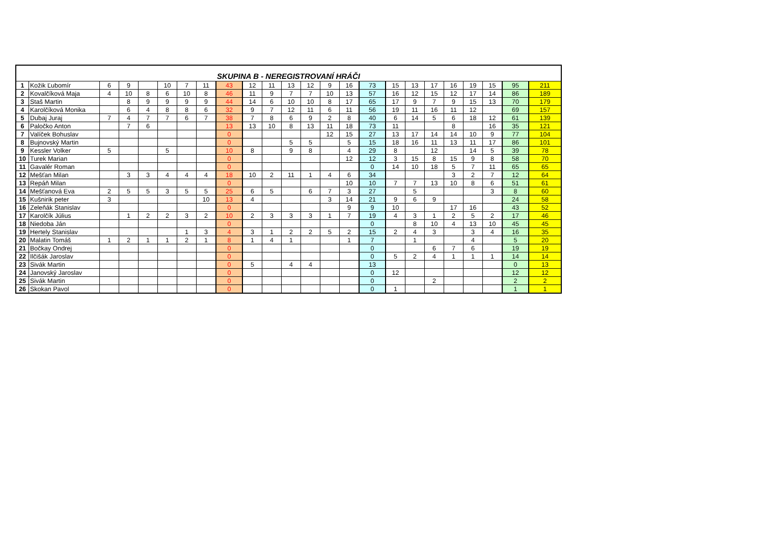| SKUPINA B - NEREGISTROVANÍ HRÁČI | | | | | | | | | | | | | | | | | | | | | | | |
| --- | --- | --- | --- | --- | --- | --- | --- | --- | --- | --- | --- | --- | --- | --- | --- | --- | --- | --- | --- | --- | --- | --- | --- |
| 1 | Kožik Ľubomír | 6 | 9 | | 10 | 7 | 11 | 43 | 12 | 11 | 13 | 12 | 9 | 16 | 73 | 15 | 13 | 17 | 16 | 19 | 15 | 95 | 211 |
| 2 | Kovalčíková Maja | 4 | 10 | 8 | 6 | 10 | 8 | 46 | 11 | 9 | 7 | 7 | 10 | 13 | 57 | 16 | 12 | 15 | 12 | 17 | 14 | 86 | 189 |
| 3 | Staš Martin | | 8 | 9 | 9 | 9 | 9 | 44 | 14 | 6 | 10 | 10 | 8 | 17 | 65 | 17 | 9 | 7 | 9 | 15 | 13 | 70 | 179 |
| 4 | Karolčíková Monika | | 6 | 4 | 8 | 8 | 6 | 32 | 9 | 7 | 12 | 11 | 6 | 11 | 56 | 19 | 11 | 16 | 11 | 12 | | 69 | 157 |
| 5 | Dubaj Juraj | 7 | 4 | 7 | 7 | 6 | 7 | 38 | 7 | 8 | 6 | 9 | 2 | 8 | 40 | 6 | 14 | 5 | 6 | 18 | 12 | 61 | 139 |
| 6 | Paločko Anton | | 7 | 6 | | | | 13 | 13 | 10 | 8 | 13 | 11 | 18 | 73 | 11 | | | 8 | | 16 | 35 | 121 |
| 7 | Valíček Bohuslav | | | | | | | 0 | | | | | 12 | 15 | 27 | 13 | 17 | 14 | 14 | 10 | 9 | 77 | 104 |
| 8 | Bujnovský Martin | | | | | | | 0 | | | 5 | 5 | | 5 | 15 | 18 | 16 | 11 | 13 | 11 | 17 | 86 | 101 |
| 9 | Kessler Volker | 5 | | | 5 | | | 10 | 8 | | 9 | 8 | | 4 | 29 | 8 | | 12 | | 14 | 5 | 39 | 78 |
| 10 | Turek Marian | | | | | | | 0 | | | | | | 12 | 12 | 3 | 15 | 8 | 15 | 9 | 8 | 58 | 70 |
| 11 | Gavalér Roman | | | | | | | 0 | | | | | | | 0 | 14 | 10 | 18 | 5 | 7 | 11 | 65 | 65 |
| 12 | Mešťan Milan | | 3 | 3 | 4 | 4 | 4 | 18 | 10 | 2 | 11 | 1 | 4 | 6 | 34 | | | | 3 | 2 | 7 | 12 | 64 |
| 13 | Repáň Milan | | | | | | | 0 | | | | | | 10 | 10 | 7 | 7 | 13 | 10 | 8 | 6 | 51 | 61 |
| 14 | Mešťanová Eva | 2 | 5 | 5 | 3 | 5 | 5 | 25 | 6 | 5 | | 6 | 7 | 3 | 27 | | 5 | | | | 3 | 8 | 60 |
| 15 | Kušnirik peter | 3 | | | | | 10 | 13 | 4 | | | | 3 | 14 | 21 | 9 | 6 | 9 | | | | 24 | 58 |
| 16 | Zeleňák Stanislav | | | | | | | 0 | | | | | | 9 | 9 | 10 | | | 17 | 16 | | 43 | 52 |
| 17 | Karolčík Július | | 1 | 2 | 2 | 3 | 2 | 10 | 2 | 3 | 3 | 3 | 1 | 7 | 19 | 4 | 3 | 1 | 2 | 5 | 2 | 17 | 46 |
| 18 | Niedoba Ján | | | | | | | 0 | | | | | | | 0 | | 8 | 10 | 4 | 13 | 10 | 45 | 45 |
| 19 | Hertely Stanislav | | | | | 1 | 3 | 4 | 3 | 1 | 2 | 2 | 5 | 2 | 15 | 2 | 4 | 3 | | 3 | 4 | 16 | 35 |
| 20 | Malatin Tomáš | 1 | 2 | 1 | 1 | 2 | 1 | 8 | 1 | 4 | 1 | | | 1 | 7 | | 1 | | | 4 | | 5 | 20 |
| 21 | Bočkay Ondrej | | | | | | | 0 | | | | | | | 0 | | | 6 | 7 | 6 | | 19 | 19 |
| 22 | Ilčišák Jaroslav | | | | | | | 0 | | | | | | | 0 | 5 | 2 | 4 | 1 | 1 | 1 | 14 | 14 |
| 23 | Sivák Martin | | | | | | | 0 | 5 | | 4 | 4 | | | 13 | | | | | | | 0 | 13 |
| 24 | Janovský Jaroslav | | | | | | | 0 | | | | | | | 0 | 12 | | | | | | 12 | 12 |
| 25 | Sivák Martin | | | | | | | 0 | | | | | | | 0 | | | 2 | | | | 2 | 2 |
| 26 | Skokan Pavol | | | | | | | 0 | | | | | | | 0 | 1 | | | | | | 1 | 1 |